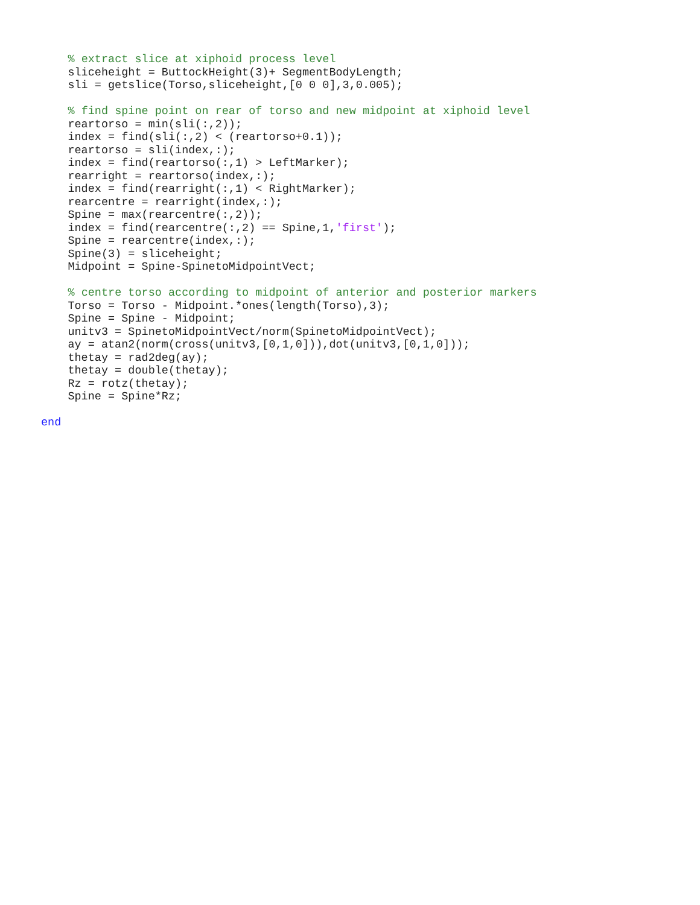% extract slice at xiphoid process level
    sliceheight = ButtockHeight(3)+ SegmentBodyLength;
    sli = getslice(Torso,sliceheight,[0 0 0],3,0.005);

    % find spine point on rear of torso and new midpoint at xiphoid level
    reartorso = min(sli(:,2));
    index = find(sli(:,2) < (reartorso+0.1));
    reartorso = sli(index,:);
    index = find(reartorso(:,1) > LeftMarker);
    rearright = reartorso(index,:);
    index = find(rearright(:,1) < RightMarker);
    rearcentre = rearright(index,:);
    Spine = max(rearcentre(:,2));
    index = find(rearcentre(:,2) == Spine,1,'first');
    Spine = rearcentre(index,:);
    Spine(3) = sliceheight;
    Midpoint = Spine-SpinetoMidpointVect;

    % centre torso according to midpoint of anterior and posterior markers
    Torso = Torso - Midpoint.*ones(length(Torso),3);
    Spine = Spine - Midpoint;
    unitv3 = SpinetoMidpointVect/norm(SpinetoMidpointVect);
    ay = atan2(norm(cross(unitv3,[0,1,0])),dot(unitv3,[0,1,0]));
    thetay = rad2deg(ay);
    thetay = double(thetay);
    Rz = rotz(thetay);
    Spine = Spine*Rz;

end